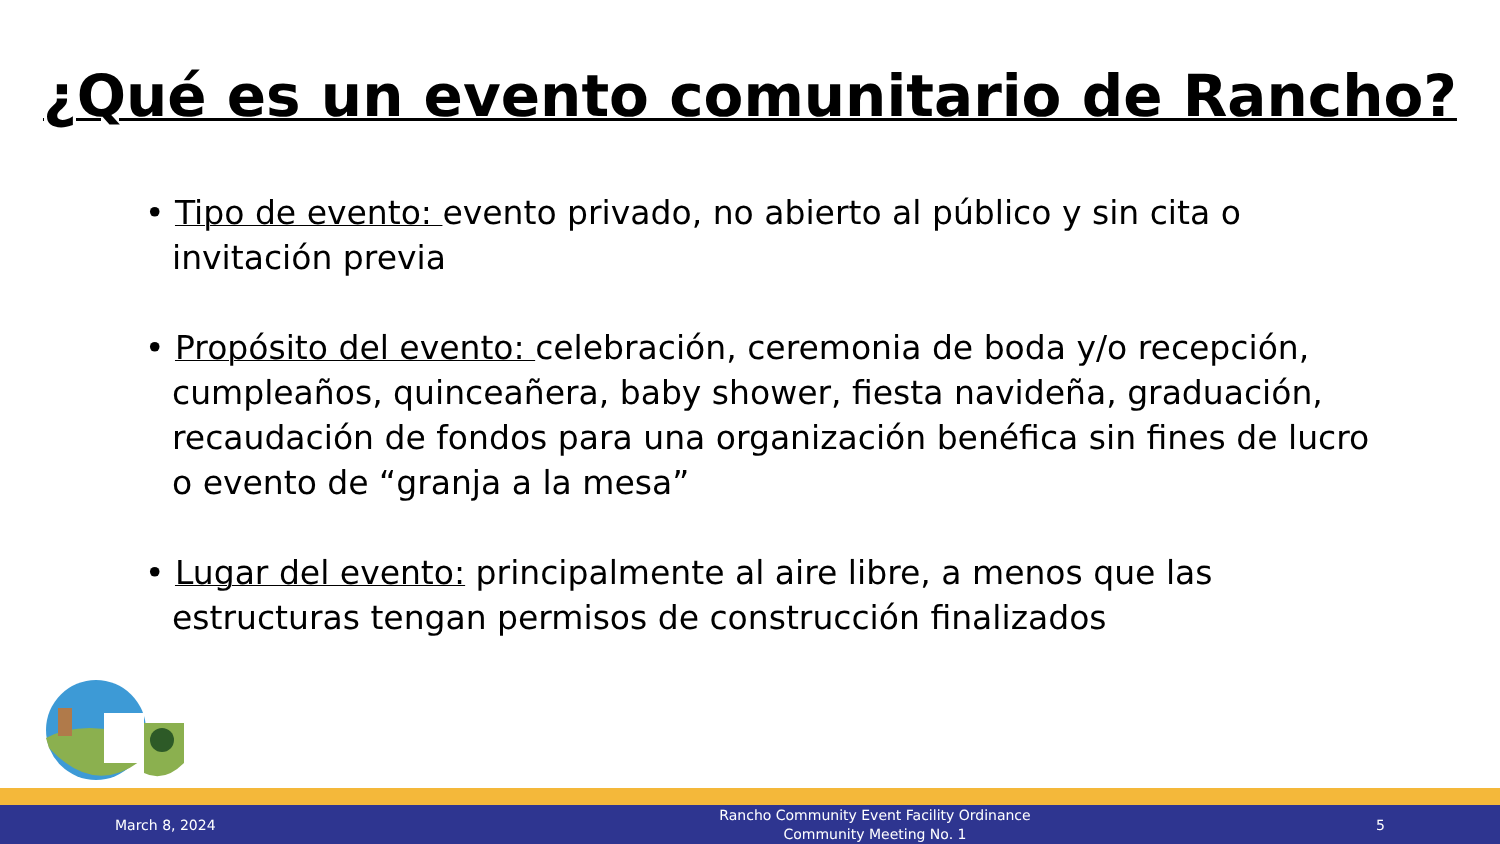¿Qué es un evento comunitario de Rancho?
• Tipo de evento: evento privado, no abierto al público y sin cita o invitación previa
• Propósito del evento: celebración, ceremonia de boda y/o recepción, cumpleaños, quinceañera, baby shower, fiesta navideña, graduación, recaudación de fondos para una organización benéfica sin fines de lucro o evento de “granja a la mesa”
• Lugar del evento: principalmente al aire libre, a menos que las estructuras tengan permisos de construcción finalizados
March 8, 2024
Rancho Community Event Facility Ordinance
Community Meeting No. 1
5